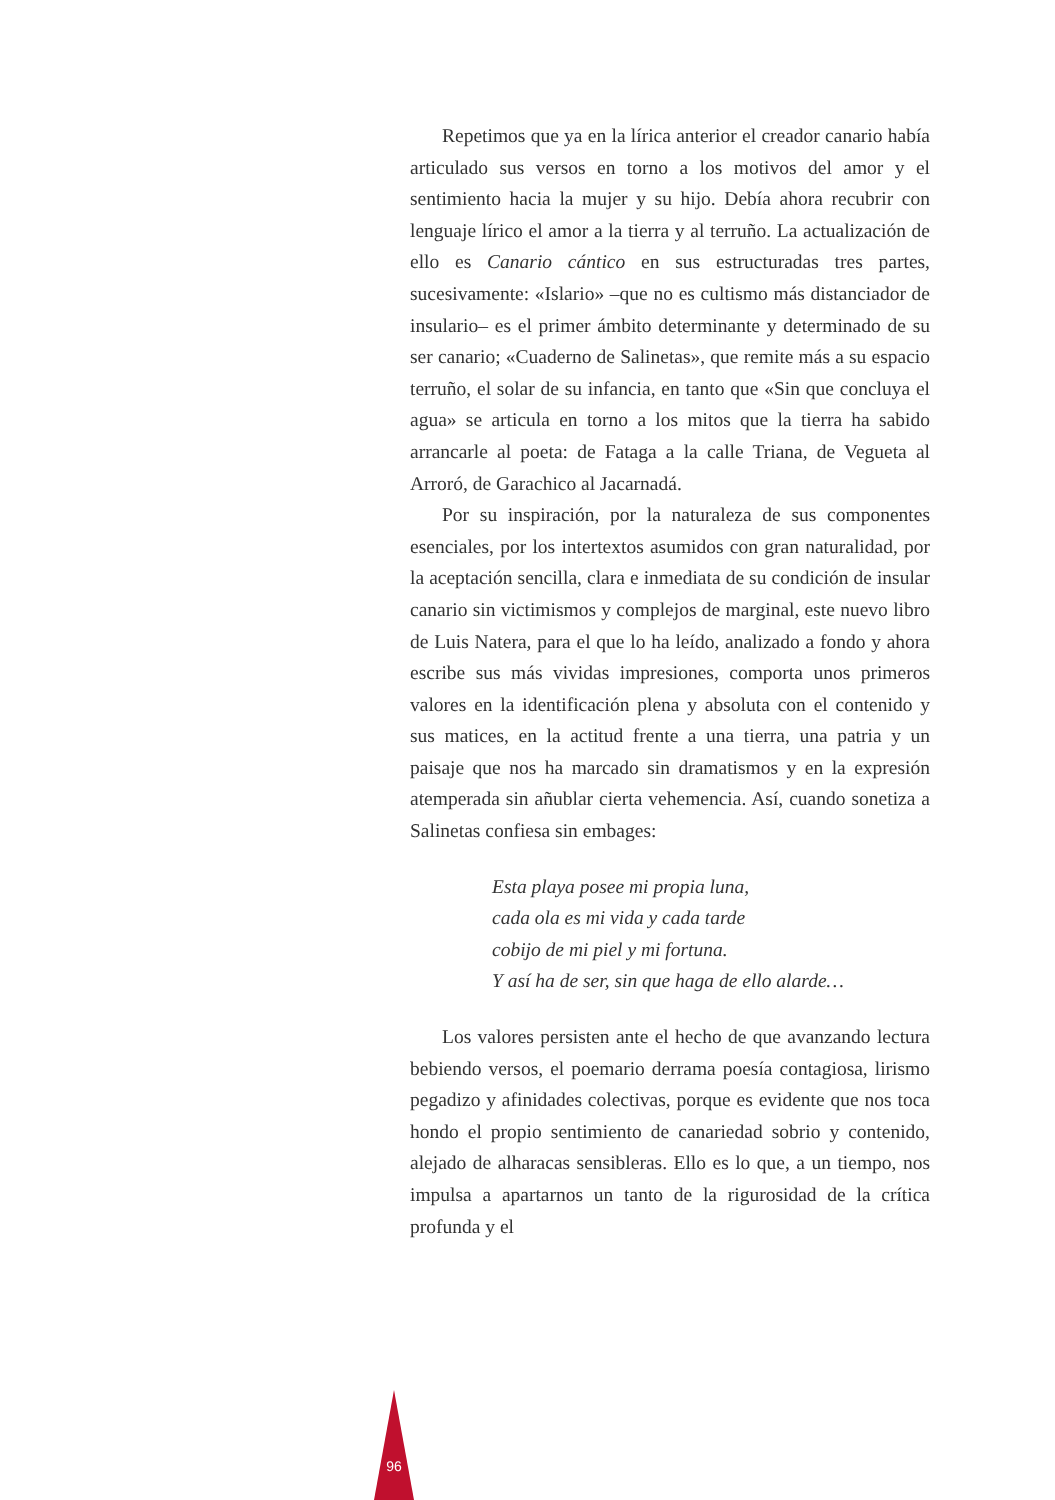Repetimos que ya en la lírica anterior el creador canario había articulado sus versos en torno a los motivos del amor y el sentimiento hacia la mujer y su hijo. Debía ahora recubrir con lenguaje lírico el amor a la tierra y al terruño. La actualización de ello es Canario cántico en sus estructuradas tres partes, sucesivamente: «Islario» –que no es cultismo más distanciador de insulario– es el primer ámbito determinante y determinado de su ser canario; «Cuaderno de Salinetas», que remite más a su espacio terruño, el solar de su infancia, en tanto que «Sin que concluya el agua» se articula en torno a los mitos que la tierra ha sabido arrancarle al poeta: de Fataga a la calle Triana, de Vegueta al Arroró, de Garachico al Jacarnadá.
Por su inspiración, por la naturaleza de sus componentes esenciales, por los intertextos asumidos con gran naturalidad, por la aceptación sencilla, clara e inmediata de su condición de insular canario sin victimismos y complejos de marginal, este nuevo libro de Luis Natera, para el que lo ha leído, analizado a fondo y ahora escribe sus más vividas impresiones, comporta unos primeros valores en la identificación plena y absoluta con el contenido y sus matices, en la actitud frente a una tierra, una patria y un paisaje que nos ha marcado sin dramatismos y en la expresión atemperada sin añublar cierta vehemencia. Así, cuando sonetiza a Salinetas confiesa sin embages:
Esta playa posee mi propia luna,
cada ola es mi vida y cada tarde
cobijo de mi piel y mi fortuna.
Y así ha de ser, sin que haga de ello alarde…
Los valores persisten ante el hecho de que avanzando lectura bebiendo versos, el poemario derrama poesía contagiosa, lirismo pegadizo y afinidades colectivas, porque es evidente que nos toca hondo el propio sentimiento de canariedad sobrio y contenido, alejado de alharacas sensibleras. Ello es lo que, a un tiempo, nos impulsa a apartarnos un tanto de la rigurosidad de la crítica profunda y el
96